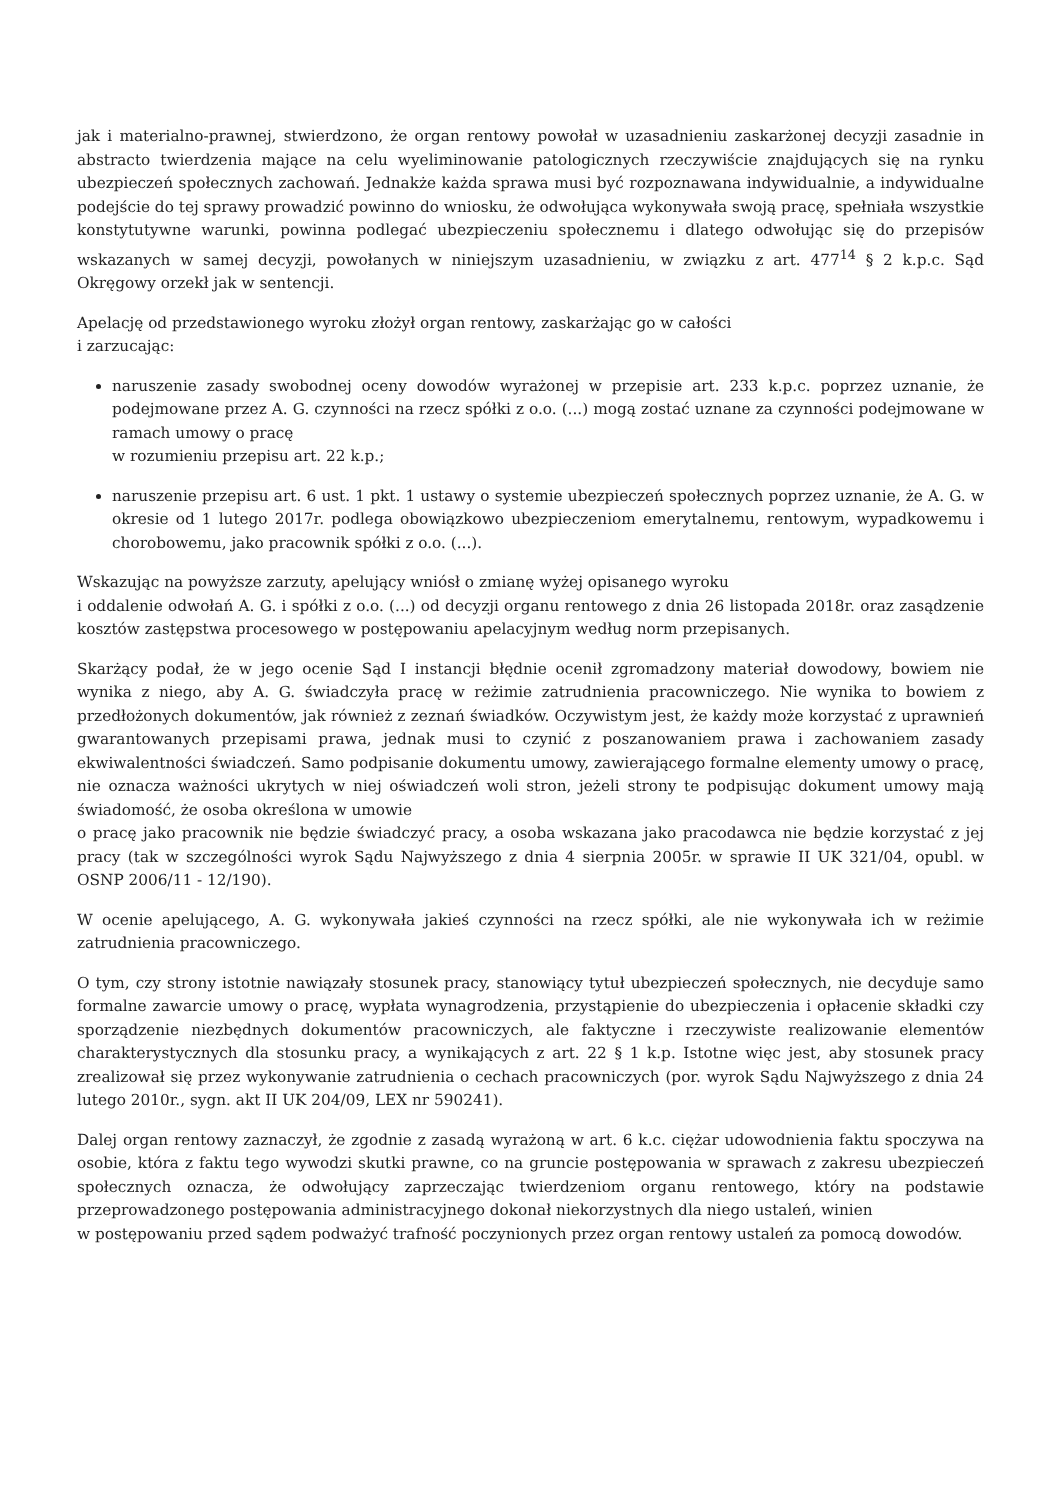jak i materialno-prawnej, stwierdzono, że organ rentowy powołał w uzasadnieniu zaskarżonej decyzji zasadnie in abstracto twierdzenia mające na celu wyeliminowanie patologicznych rzeczywiście znajdujących się na rynku ubezpieczeń społecznych zachowań. Jednakże każda sprawa musi być rozpoznawana indywidualnie, a indywidualne podejście do tej sprawy prowadzić powinno do wniosku, że odwołująca wykonywała swoją pracę, spełniała wszystkie konstytutywne warunki, powinna podlegać ubezpieczeniu społecznemu i dlatego odwołując się do przepisów wskazanych w samej decyzji, powołanych w niniejszym uzasadnieniu, w związku z art. 477<sup>14</sup> § 2 k.p.c. Sąd Okręgowy orzekł jak w sentencji.
Apelację od przedstawionego wyroku złożył organ rentowy, zaskarżając go w całości
i zarzucając:
naruszenie zasady swobodnej oceny dowodów wyrażonej w przepisie art. 233 k.p.c. poprzez uznanie, że podejmowane przez A. G. czynności na rzecz spółki z o.o. (...) mogą zostać uznane za czynności podejmowane w ramach umowy o pracę
w rozumieniu przepisu art. 22 k.p.;
naruszenie przepisu art. 6 ust. 1 pkt. 1 ustawy o systemie ubezpieczeń społecznych poprzez uznanie, że A. G. w okresie od 1 lutego 2017r. podlega obowiązkowo ubezpieczeniom emerytalnemu, rentowym, wypadkowemu i chorobowemu, jako pracownik spółki z o.o. (...).
Wskazując na powyższe zarzuty, apelujący wniósł o zmianę wyżej opisanego wyroku
i oddalenie odwołań A. G. i spółki z o.o. (...) od decyzji organu rentowego z dnia 26 listopada 2018r. oraz zasądzenie kosztów zastępstwa procesowego w postępowaniu apelacyjnym według norm przepisanych.
Skarżący podał, że w jego ocenie Sąd I instancji błędnie ocenił zgromadzony materiał dowodowy, bowiem nie wynika z niego, aby A. G. świadczyła pracę w reżimie zatrudnienia pracowniczego. Nie wynika to bowiem z przedłożonych dokumentów, jak również z zeznań świadków. Oczywistym jest, że każdy może korzystać z uprawnień gwarantowanych przepisami prawa, jednak musi to czynić z poszanowaniem prawa i zachowaniem zasady ekwiwalentności świadczeń. Samo podpisanie dokumentu umowy, zawierającego formalne elementy umowy o pracę, nie oznacza ważności ukrytych w niej oświadczeń woli stron, jeżeli strony te podpisując dokument umowy mają świadomość, że osoba określona w umowie
o pracę jako pracownik nie będzie świadczyć pracy, a osoba wskazana jako pracodawca nie będzie korzystać z jej pracy (tak w szczególności wyrok Sądu Najwyższego z dnia 4 sierpnia 2005r. w sprawie II UK 321/04, opubl. w OSNP 2006/11 - 12/190).
W ocenie apelującego, A. G. wykonywała jakieś czynności na rzecz spółki, ale nie wykonywała ich w reżimie zatrudnienia pracowniczego.
O tym, czy strony istotnie nawiązały stosunek pracy, stanowiący tytuł ubezpieczeń społecznych, nie decyduje samo formalne zawarcie umowy o pracę, wypłata wynagrodzenia, przystąpienie do ubezpieczenia i opłacenie składki czy sporządzenie niezbędnych dokumentów pracowniczych, ale faktyczne i rzeczywiste realizowanie elementów charakterystycznych dla stosunku pracy, a wynikających z art. 22 § 1 k.p. Istotne więc jest, aby stosunek pracy zrealizował się przez wykonywanie zatrudnienia o cechach pracowniczych (por. wyrok Sądu Najwyższego z dnia 24 lutego 2010r., sygn. akt II UK 204/09, LEX nr 590241).
Dalej organ rentowy zaznaczył, że zgodnie z zasadą wyrażoną w art. 6 k.c. ciężar udowodnienia faktu spoczywa na osobie, która z faktu tego wywodzi skutki prawne, co na gruncie postępowania w sprawach z zakresu ubezpieczeń społecznych oznacza, że odwołujący zaprzeczając twierdzeniom organu rentowego, który na podstawie przeprowadzonego postępowania administracyjnego dokonał niekorzystnych dla niego ustaleń, winien
w postępowaniu przed sądem podważyć trafność poczynionych przez organ rentowy ustaleń za pomocą dowodów.